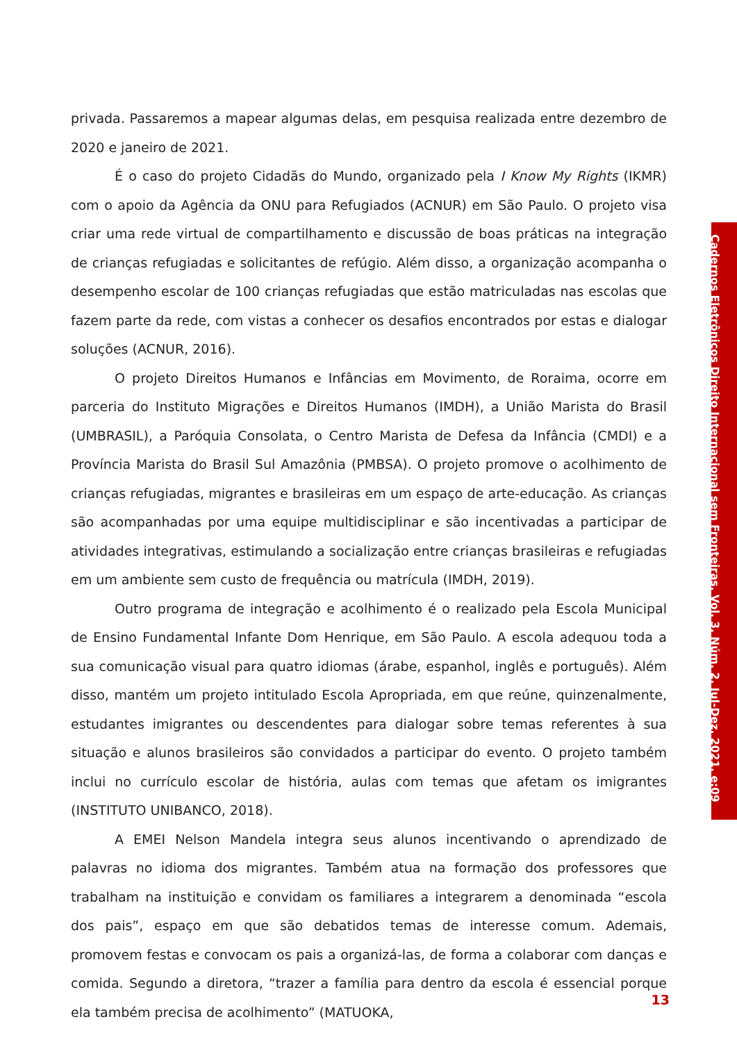privada. Passaremos a mapear algumas delas, em pesquisa realizada entre dezembro de 2020 e janeiro de 2021.
É o caso do projeto Cidadãs do Mundo, organizado pela I Know My Rights (IKMR) com o apoio da Agência da ONU para Refugiados (ACNUR) em São Paulo. O projeto visa criar uma rede virtual de compartilhamento e discussão de boas práticas na integração de crianças refugiadas e solicitantes de refúgio. Além disso, a organização acompanha o desempenho escolar de 100 crianças refugiadas que estão matriculadas nas escolas que fazem parte da rede, com vistas a conhecer os desafios encontrados por estas e dialogar soluções (ACNUR, 2016).
O projeto Direitos Humanos e Infâncias em Movimento, de Roraima, ocorre em parceria do Instituto Migrações e Direitos Humanos (IMDH), a União Marista do Brasil (UMBRASIL), a Paróquia Consolata, o Centro Marista de Defesa da Infância (CMDI) e a Província Marista do Brasil Sul Amazônia (PMBSA). O projeto promove o acolhimento de crianças refugiadas, migrantes e brasileiras em um espaço de arte-educação. As crianças são acompanhadas por uma equipe multidisciplinar e são incentivadas a participar de atividades integrativas, estimulando a socialização entre crianças brasileiras e refugiadas em um ambiente sem custo de frequência ou matrícula (IMDH, 2019).
Outro programa de integração e acolhimento é o realizado pela Escola Municipal de Ensino Fundamental Infante Dom Henrique, em São Paulo. A escola adequou toda a sua comunicação visual para quatro idiomas (árabe, espanhol, inglês e português). Além disso, mantém um projeto intitulado Escola Apropriada, em que reúne, quinzenalmente, estudantes imigrantes ou descendentes para dialogar sobre temas referentes à sua situação e alunos brasileiros são convidados a participar do evento. O projeto também inclui no currículo escolar de história, aulas com temas que afetam os imigrantes (INSTITUTO UNIBANCO, 2018).
A EMEI Nelson Mandela integra seus alunos incentivando o aprendizado de palavras no idioma dos migrantes. Também atua na formação dos professores que trabalham na instituição e convidam os familiares a integrarem a denominada “escola dos pais”, espaço em que são debatidos temas de interesse comum. Ademais, promovem festas e convocam os pais a organizá-las, de forma a colaborar com danças e comida. Segundo a diretora, “trazer a família para dentro da escola é essencial porque ela também precisa de acolhimento” (MATUOKA,
Cadernos Eletrônicos Direito Internacional sem Fronteiras, Vol. 3, Núm. 2, Jul-Dez. 2021, e:09
13